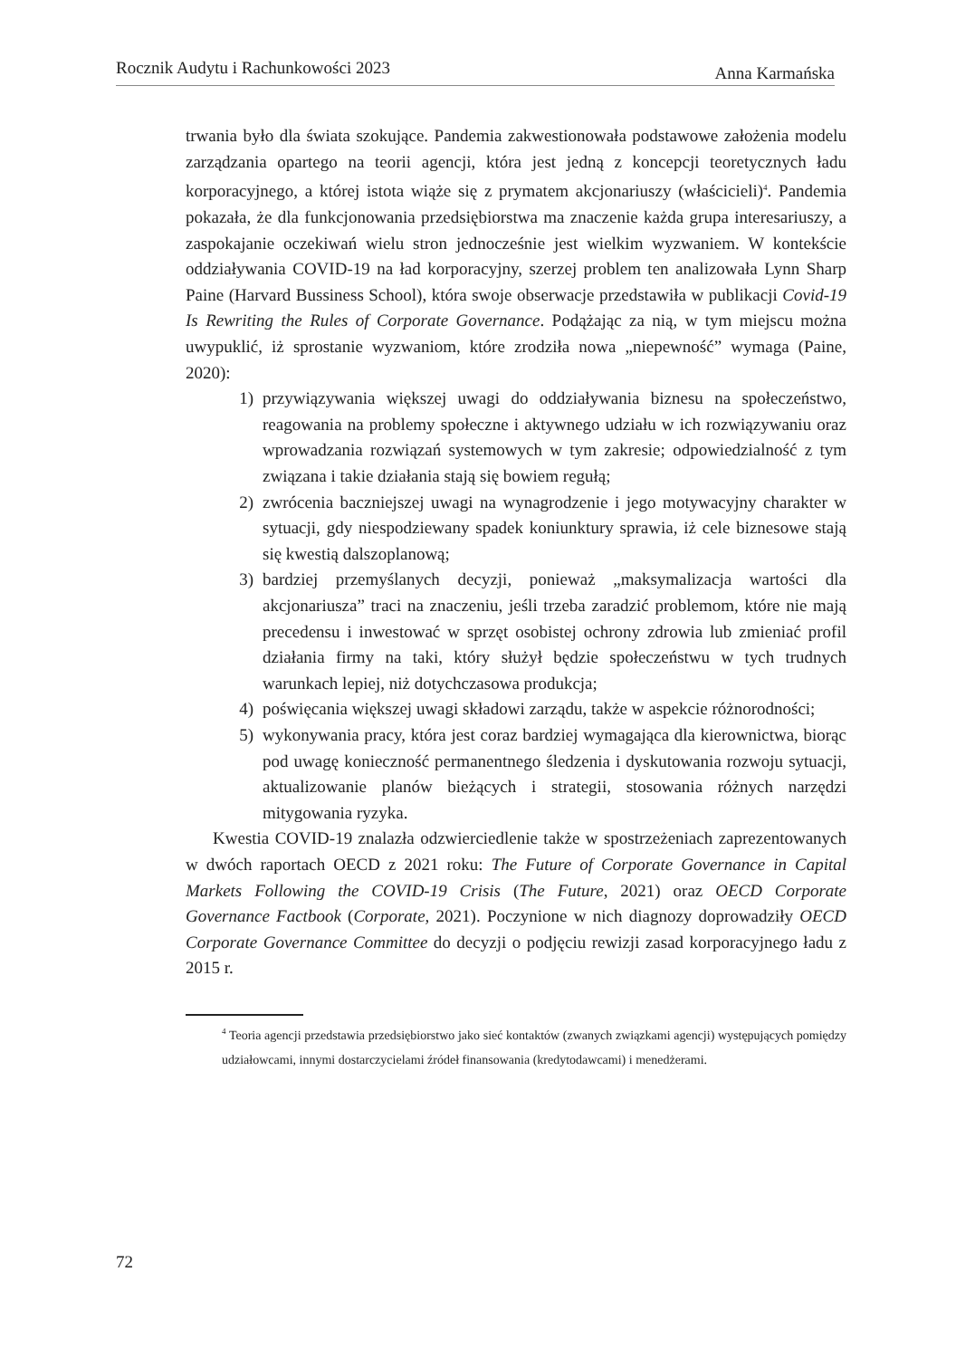Rocznik Audytu i Rachunkowości 2023 Anna Karmańska
trwania było dla świata szokujące. Pandemia zakwestionowała podstawowe założenia modelu zarządzania opartego na teorii agencji, która jest jedną z koncepcji teoretycznych ładu korporacyjnego, a której istota wiąże się z prymatem akcjonariuszy (właścicieli)<sup>4</sup>. Pandemia pokazała, że dla funkcjonowania przedsiębiorstwa ma znaczenie każda grupa interesariuszy, a zaspokajanie oczekiwań wielu stron jednocześnie jest wielkim wyzwaniem. W kontekście oddziaływania COVID-19 na ład korporacyjny, szerzej problem ten analizowała Lynn Sharp Paine (Harvard Bussiness School), która swoje obserwacje przedstawiła w publikacji Covid-19 Is Rewriting the Rules of Corporate Governance. Podążając za nią, w tym miejscu można uwypuklić, iż sprostanie wyzwaniom, które zrodziła nowa „niepewność” wymaga (Paine, 2020):
1) przywiązywania większej uwagi do oddziaływania biznesu na społeczeństwo, reagowania na problemy społeczne i aktywnego udziału w ich rozwiązywaniu oraz wprowadzania rozwiązań systemowych w tym zakresie; odpowiedzialność z tym związana i takie działania stają się bowiem regułą;
2) zwrócenia baczniejszej uwagi na wynagrodzenie i jego motywacyjny charakter w sytuacji, gdy niespodziewany spadek koniunktury sprawia, iż cele biznesowe stają się kwestią dalszoplanową;
3) bardziej przemyślanych decyzji, ponieważ „maksymalizacja wartości dla akcjonariusza” traci na znaczeniu, jeśli trzeba zaradzić problemom, które nie mają precedensu i inwestować w sprzęt osobistej ochrony zdrowia lub zmieniać profil działania firmy na taki, który służył będzie społeczeństwu w tych trudnych warunkach lepiej, niż dotychczasowa produkcja;
4) poświęcania większej uwagi składowi zarządu, także w aspekcie różnorodności;
5) wykonywania pracy, która jest coraz bardziej wymagająca dla kierownictwa, biorąc pod uwagę konieczność permanentnego śledzenia i dyskutowania rozwoju sytuacji, aktualizowanie planów bieżących i strategii, stosowania różnych narzędzi mitygowania ryzyka.
Kwestia COVID-19 znalazła odzwierciedlenie także w spostrzeżeniach zaprezentowanych w dwóch raportach OECD z 2021 roku: The Future of Corporate Governance in Capital Markets Following the COVID-19 Crisis (The Future, 2021) oraz OECD Corporate Governance Factbook (Corporate, 2021). Poczynione w nich diagnozy doprowadziły OECD Corporate Governance Committee do decyzji o podjęciu rewizji zasad korporacyjnego ładu z 2015 r.
<sup>4</sup> Teoria agencji przedstawia przedsiębiorstwo jako sieć kontaktów (zwanych związkami agencji) występujących pomiędzy udziałowcami, innymi dostarczycielami źródeł finansowania (kredytodawcami) i menedżerami.
72